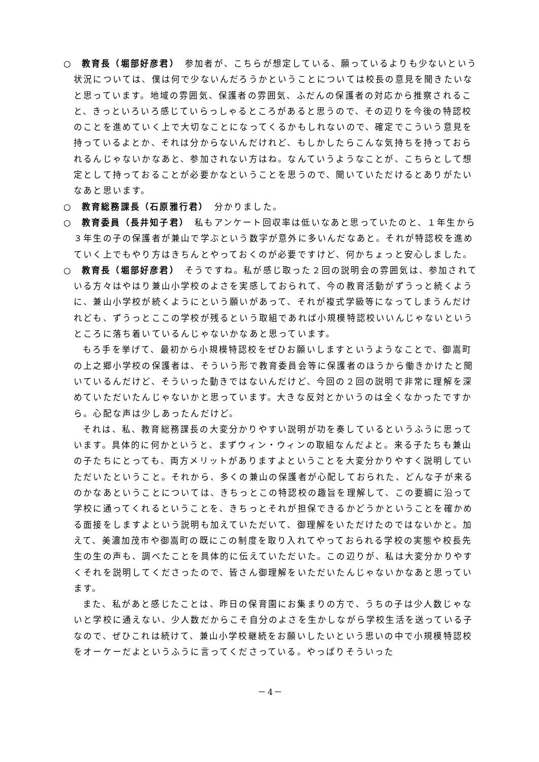○　教育長（堀部好彦君）　参加者が、こちらが想定している、願っているよりも少ないという状況については、僕は何で少ないんだろうかということについては校長の意見を聞きたいなと思っています。地域の雰囲気、保護者の雰囲気、ふだんの保護者の対応から推察されること、きっといろいろ感じていらっしゃるところがあると思うので、その辺りを今後の特認校のことを進めていく上で大切なことになってくるかもしれないので、確定でこういう意見を持っているよとか、それは分からないんだけれど、もしかしたらこんな気持ちを持っておられるんじゃないかなあと、参加されない方はね。なんていうようなことが、こちらとして想定として持っておることが必要かなということを思うので、聞いていただけるとありがたいなあと思います。
○　教育総務課長（石原雅行君）　分かりました。
○　教育委員（長井知子君）　私もアンケート回収率は低いなあと思っていたのと、１年生から３年生の子の保護者が兼山で学ぶという数字が意外に多いんだなあと。それが特認校を進めていく上でもやり方はきちんとやっておくのが必要ですけど、何かちょっと安心しました。
○　教育長（堀部好彦君）　そうですね。私が感じ取った２回の説明会の雰囲気は、参加されている方々はやはり兼山小学校のよさを実感しておられて、今の教育活動がずうっと続くように、兼山小学校が続くようにという願いがあって、それが複式学級等になってしまうんだけれども、ずうっとここの学校が残るという取組であれば小規模特認校いいんじゃないというところに落ち着いているんじゃないかなあと思っています。
もろ手を挙げて、最初から小規模特認校をぜひお願いしますというようなことで、御嵩町の上之郷小学校の保護者は、そういう形で教育委員会等に保護者のほうから働きかけたと聞いているんだけど、そういった動きではないんだけど、今回の２回の説明で非常に理解を深めていただいたんじゃないかと思っています。大きな反対とかいうのは全くなかったですから。心配な声は少しあったんだけど。
それは、私、教育総務課長の大変分かりやすい説明が功を奏しているというふうに思っています。具体的に何かというと、まずウィン・ウィンの取組なんだよと。来る子たちも兼山の子たちにとっても、両方メリットがありますよということを大変分かりやすく説明していただいたということ。それから、多くの兼山の保護者が心配しておられた、どんな子が来るのかなあということについては、きちっとこの特認校の趣旨を理解して、この要綱に沿って学校に通ってくれるということを、きちっとそれが担保できるかどうかということを確かめる面接をしますよという説明も加えていただいて、御理解をいただけたのではないかと。加えて、美濃加茂市や御嵩町の既にこの制度を取り入れてやっておられる学校の実態や校長先生の生の声も、調べたことを具体的に伝えていただいた。この辺りが、私は大変分かりやすくそれを説明してくださったので、皆さん御理解をいただいたんじゃないかなあと思っています。
また、私があと感じたことは、昨日の保育園にお集まりの方で、うちの子は少人数じゃないと学校に通えない、少人数だからこそ自分のよさを生かしながら学校生活を送っている子なので、ぜひこれは続けて、兼山小学校継続をお願いしたいという思いの中で小規模特認校をオーケーだよというふうに言ってくださっている。やっぱりそういった
－4－